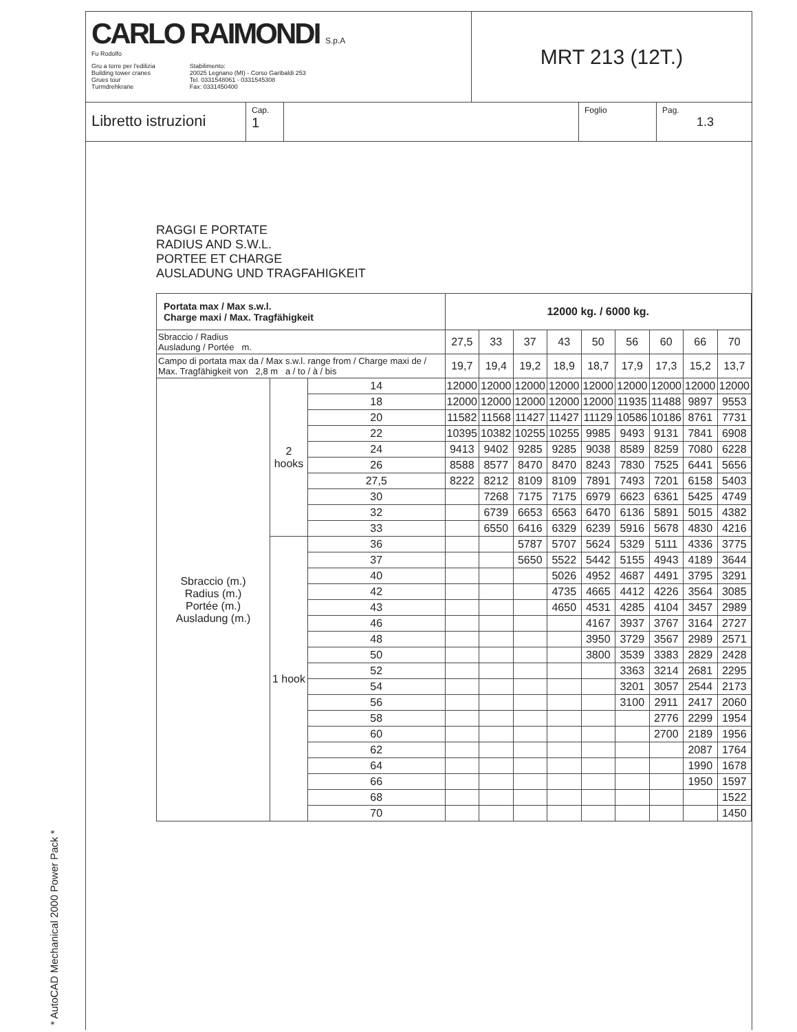CARLO RAIMONDI S.p.A
Fu Rodolfo
Gru a torre per l'edilizia
Building tower cranes
Grues tour
Turmdrehkrane
Stabilimento:
20025 Legnano (MI) - Corso Garibaldi 253
Tel. 0331548061 - 0331545308
Fax: 0331450400
MRT 213 (12T.)
Libretto istruzioni
Cap.
1
Foglio Pag.
1.3
RAGGI E PORTATE
RADIUS AND S.W.L.
PORTEE ET CHARGE
AUSLADUNG UND TRAGFAHIGKEIT
| Portata max / Max s.w.l. Charge maxi / Max. Tragfähigkeit | | | 12000 kg. / 6000 kg. | | | | | | | | |
| --- | --- | --- | --- | --- | --- | --- | --- | --- | --- | --- | --- |
| Sbraccio / Radius Ausladung / Portée m. | | | 27,5 | 33 | 37 | 43 | 50 | 56 | 60 | 66 | 70 |
| Campo di portata max da / Max s.w.l. range from / Charge maxi de / Max. Tragfähigkeit von 2,8 m a / to / à / bis | | | 19,7 | 19,4 | 19,2 | 18,9 | 18,7 | 17,9 | 17,3 | 15,2 | 13,7 |
| Sbraccio (m.) Radius (m.) Portée (m.) Ausladung (m.) | 2 hooks | 14 | 12000 | 12000 | 12000 | 12000 | 12000 | 12000 | 12000 | 12000 | 12000 |
| | | 18 | 12000 | 12000 | 12000 | 12000 | 12000 | 11935 | 11488 | 9897 | 9553 |
| | | 20 | 11582 | 11568 | 11427 | 11427 | 11129 | 10586 | 10186 | 8761 | 7731 |
| | | 22 | 10395 | 10382 | 10255 | 10255 | 9985 | 9493 | 9131 | 7841 | 6908 |
| | | 24 | 9413 | 9402 | 9285 | 9285 | 9038 | 8589 | 8259 | 7080 | 6228 |
| | | 26 | 8588 | 8577 | 8470 | 8470 | 8243 | 7830 | 7525 | 6441 | 5656 |
| | | 27,5 | 8222 | 8212 | 8109 | 8109 | 7891 | 7493 | 7201 | 6158 | 5403 |
| | | 30 | | 7268 | 7175 | 7175 | 6979 | 6623 | 6361 | 5425 | 4749 |
| | | 32 | | 6739 | 6653 | 6563 | 6470 | 6136 | 5891 | 5015 | 4382 |
| | | 33 | | 6550 | 6416 | 6329 | 6239 | 5916 | 5678 | 4830 | 4216 |
| | 1 hook | 36 | | | 5787 | 5707 | 5624 | 5329 | 5111 | 4336 | 3775 |
| | | 37 | | | 5650 | 5522 | 5442 | 5155 | 4943 | 4189 | 3644 |
| | | 40 | | | | 5026 | 4952 | 4687 | 4491 | 3795 | 3291 |
| | | 42 | | | | 4735 | 4665 | 4412 | 4226 | 3564 | 3085 |
| | | 43 | | | | 4650 | 4531 | 4285 | 4104 | 3457 | 2989 |
| | | 46 | | | | | 4167 | 3937 | 3767 | 3164 | 2727 |
| | | 48 | | | | | 3950 | 3729 | 3567 | 2989 | 2571 |
| | | 50 | | | | | 3800 | 3539 | 3383 | 2829 | 2428 |
| | | 52 | | | | | | 3363 | 3214 | 2681 | 2295 |
| | | 54 | | | | | | 3201 | 3057 | 2544 | 2173 |
| | | 56 | | | | | | 3100 | 2911 | 2417 | 2060 |
| | | 58 | | | | | | | 2776 | 2299 | 1954 |
| | | 60 | | | | | | | 2700 | 2189 | 1956 |
| | | 62 | | | | | | | | 2087 | 1764 |
| | | 64 | | | | | | | | 1990 | 1678 |
| | | 66 | | | | | | | | 1950 | 1597 |
| | | 68 | | | | | | | | | 1522 |
| | | 70 | | | | | | | | | 1450 |
* AutoCAD Mechanical 2000 Power Pack *